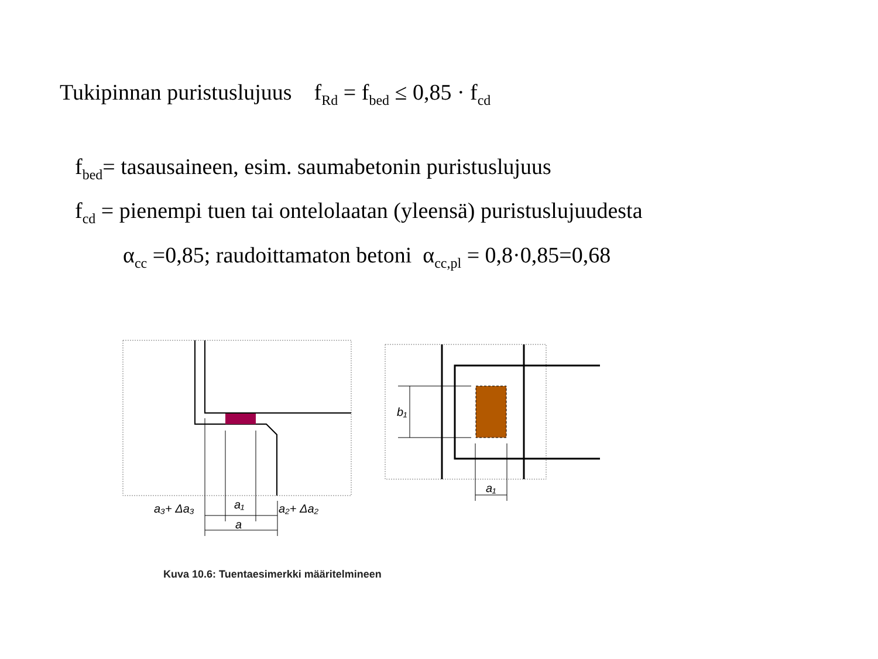Tukipinnan puristuslujuus f<sub>Rd</sub> = f<sub>bed</sub> ≤ 0,85 · f<sub>cd</sub>
f<sub>bed</sub>= tasausaineen, esim. saumabetonin puristuslujuus
f<sub>cd</sub> = pienempi tuen tai ontelolaatan (yleensä) puristuslujuudesta
α<sub>cc</sub> =0,85; raudoittamaton betoni α<sub>cc,pl</sub> = 0,8·0,85=0,68
a₃+ Δa₃
a₁
a₂+ Δa₂
a
b₁
a₁
Kuva 10.6: Tuentaesimerkki määritelmineen